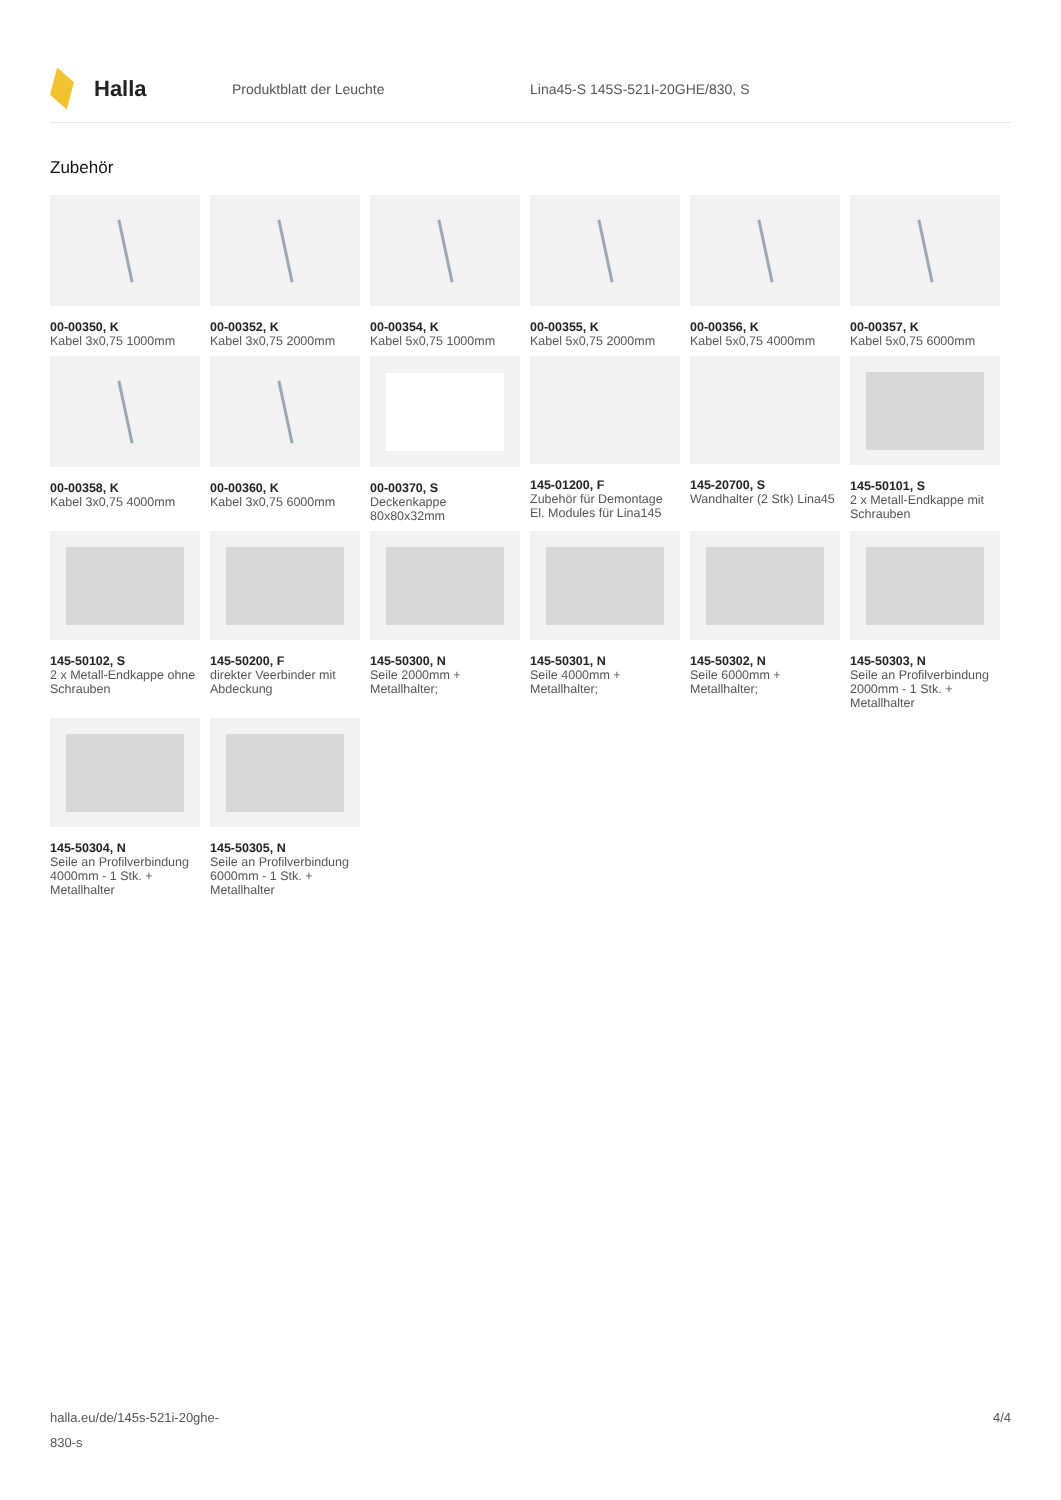Halla
Produktblatt der Leuchte
Lina45-S 145S-521I-20GHE/830, S
Zubehör
00-00350, K
Kabel 3x0,75 1000mm
00-00352, K
Kabel 3x0,75 2000mm
00-00354, K
Kabel 5x0,75 1000mm
00-00355, K
Kabel 5x0,75 2000mm
00-00356, K
Kabel 5x0,75 4000mm
00-00357, K
Kabel 5x0,75 6000mm
00-00358, K
Kabel 3x0,75 4000mm
00-00360, K
Kabel 3x0,75 6000mm
00-00370, S
Deckenkappe 80x80x32mm
145-01200, F
Zubehör für Demontage El. Modules für Lina145
145-20700, S
Wandhalter (2 Stk) Lina45
145-50101, S
2 x Metall-Endkappe mit Schrauben
145-50102, S
2 x Metall-Endkappe ohne Schrauben
145-50200, F
direkter Veerbinder mit Abdeckung
145-50300, N
Seile 2000mm + Metallhalter;
145-50301, N
Seile 4000mm + Metallhalter;
145-50302, N
Seile 6000mm + Metallhalter;
145-50303, N
Seile an Profilverbindung 2000mm - 1 Stk. + Metallhalter
145-50304, N
Seile an Profilverbindung 4000mm - 1 Stk. + Metallhalter
145-50305, N
Seile an Profilverbindung 6000mm - 1 Stk. + Metallhalter
halla.eu/de/145s-521i-20ghe-
830-s
4/4